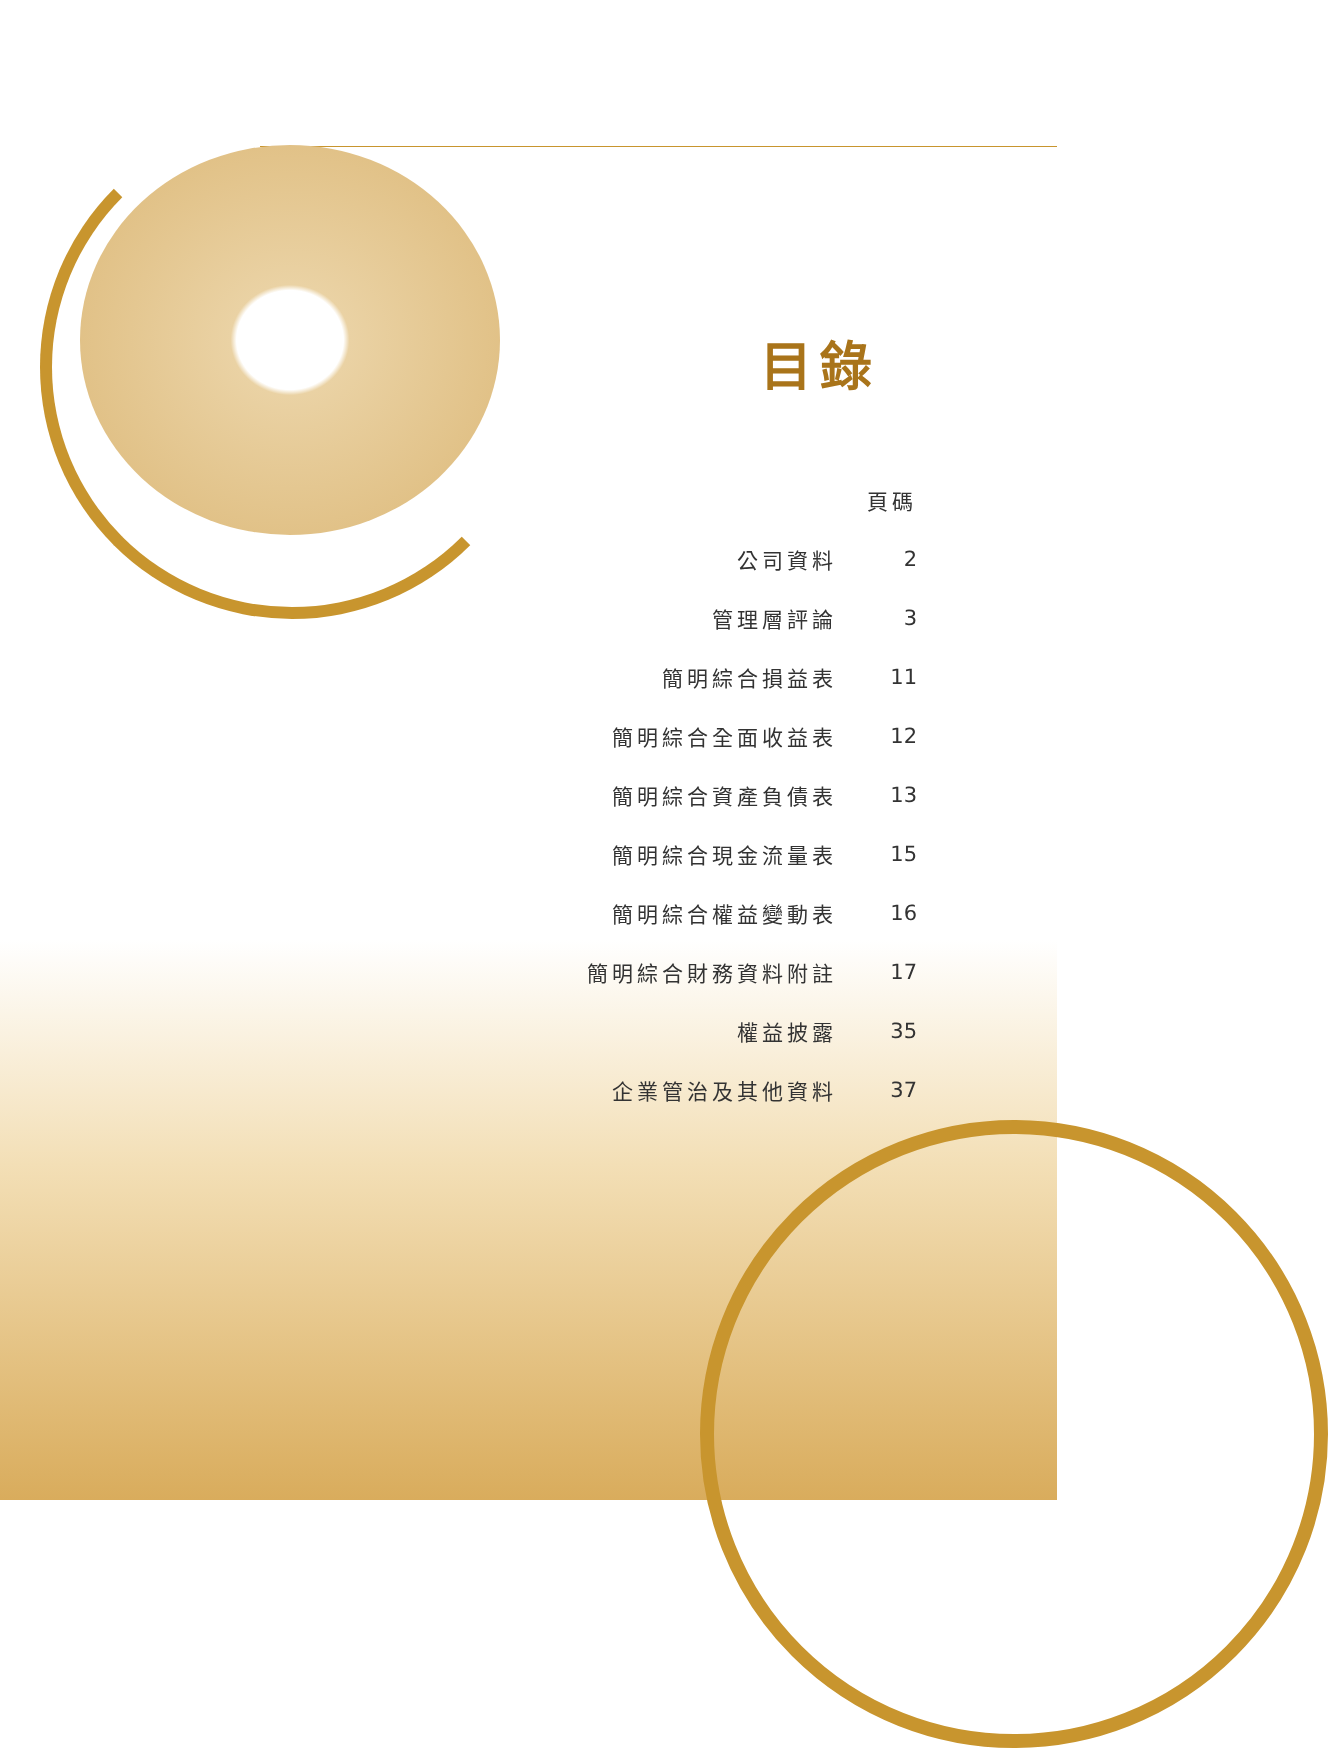目錄
| | 頁碼 |
| --- | --- |
| 公司資料 | 2 |
| 管理層評論 | 3 |
| 簡明綜合損益表 | 11 |
| 簡明綜合全面收益表 | 12 |
| 簡明綜合資產負債表 | 13 |
| 簡明綜合現金流量表 | 15 |
| 簡明綜合權益變動表 | 16 |
| 簡明綜合財務資料附註 | 17 |
| 權益披露 | 35 |
| 企業管治及其他資料 | 37 |